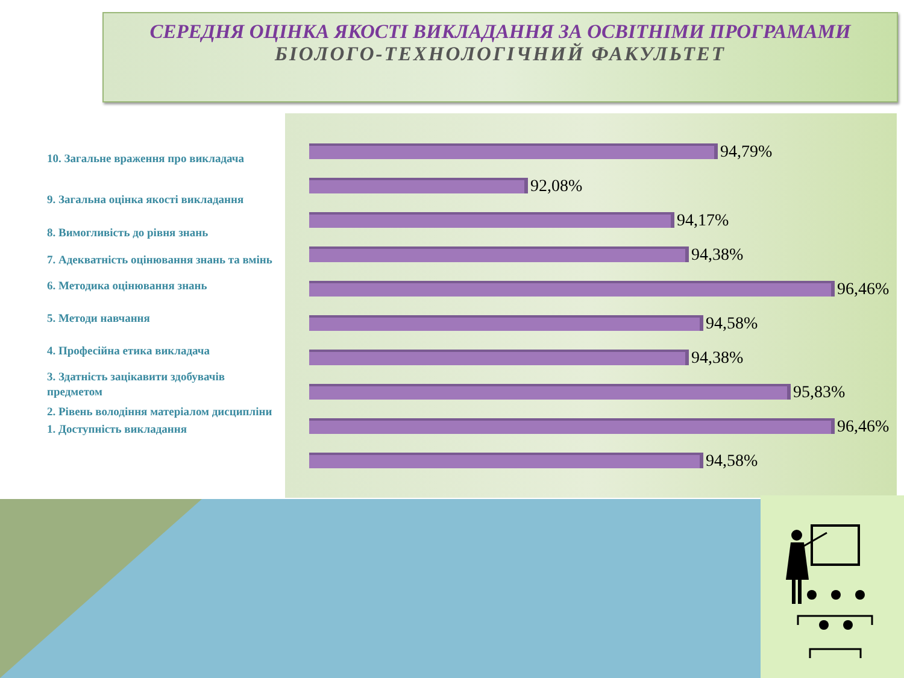СЕРЕДНЯ ОЦІНКА ЯКОСТІ ВИКЛАДАННЯ ЗА ОСВІТНІМИ ПРОГРАМАМИ
БІОЛОГО-ТЕХНОЛОГІЧНИЙ ФАКУЛЬТЕТ
10. Загальне враження про викладача
9. Загальна оцінка якості викладання
8. Вимогливість до рівня знань
7. Адекватність оцінювання знань та вмінь
6. Методика оцінювання знань
5. Методи навчання
4. Професійна етика викладача
3. Здатність зацікавити здобувачів предметом
2. Рівень володіння матеріалом дисципліни
1. Доступність викладання
94,79%
92,08%
94,17%
94,38%
96,46%
94,58%
94,38%
95,83%
96,46%
94,58%